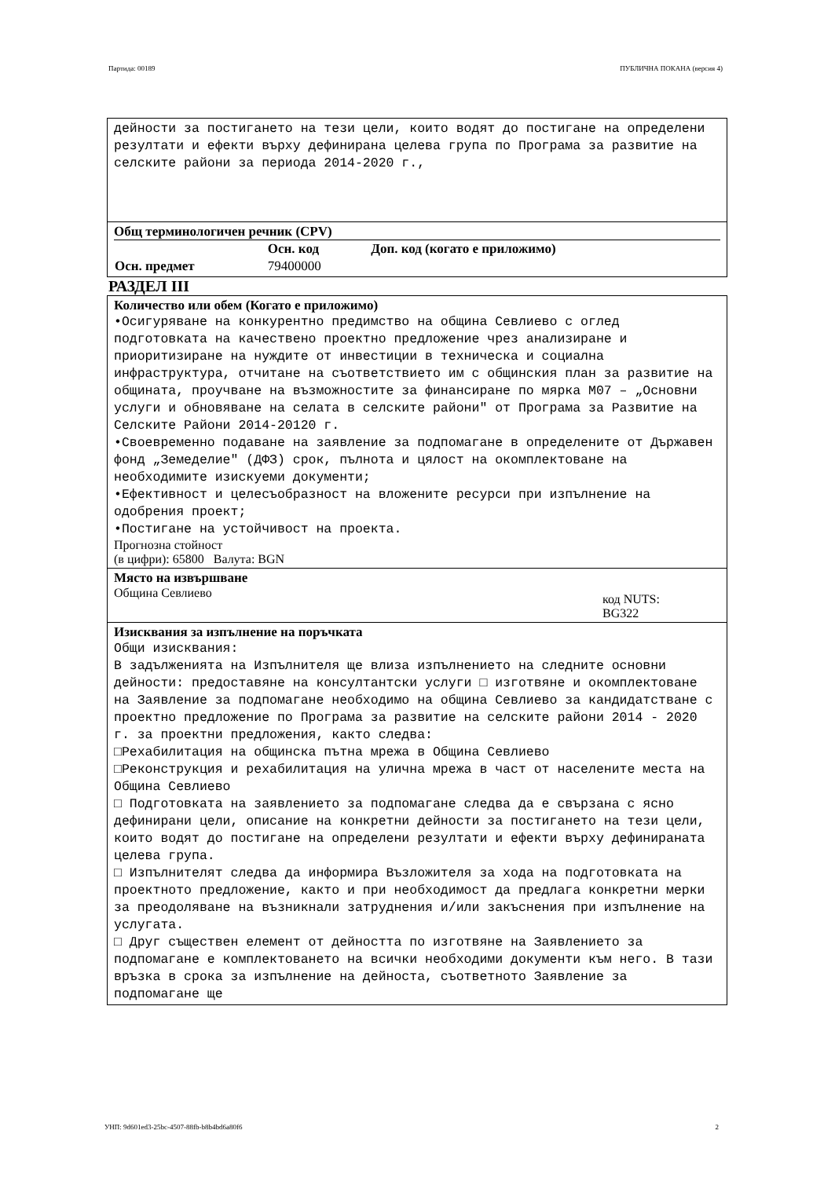Партида: 00189 ПУБЛИЧНА ПОКАНА (версия 4)
дейности за постигането на тези цели, които водят до постигане на определени резултати и ефекти върху дефинирана целева група по Програма за развитие на селските райони за периода 2014-2020 г.,
Общ терминологичен речник (CPV)
| | Осн. код | Доп. код (когато е приложимо) |
| --- | --- | --- |
| Осн. предмет | 79400000 | |
РАЗДЕЛ III
Количество или обем (Когато е приложимо)
•Осигуряване на конкурентно предимство на община Севлиево с оглед подготовката на качествено проектно предложение чрез анализиране и приоритизиране на нуждите от инвестиции в техническа и социална инфраструктура, отчитане на съответствието им с общинския план за развитие на общината, проучване на възможностите за финансиране по мярка М07 – „Основни услуги и обновяване на селата в селските райони" от Програма за Развитие на Селските Райони 2014-20120 г.
•Своевременно подаване на заявление за подпомагане в определените от Държавен фонд „Земеделие" (ДФЗ) срок, пълнота и цялост на окомплектоване на необходимите изискуеми документи;
•Ефективност и целесъобразност на вложените ресурси при изпълнение на одобрения проект;
•Постигане на устойчивост на проекта.
Прогнозна стойност
(в цифри): 65800 Валута: BGN
Място на извършване
Община Севлиево
код NUTS:
BG322
Изисквания за изпълнение на поръчката
Общи изисквания:
В задълженията на Изпълнителя ще влиза изпълнението на следните основни дейности: предоставяне на консултантски услуги □ изготвяне и окомплектоване на Заявление за подпомагане необходимо на община Севлиево за кандидатстване с проектно предложение по Програма за развитие на селските райони 2014 - 2020 г. за проектни предложения, както следва:
□Рехабилитация на общинска пътна мрежа в Община Севлиево
□Реконструкция и рехабилитация на улична мрежа в част от населените места на Община Севлиево
□ Подготовката на заявлението за подпомагане следва да е свързана с ясно дефинирани цели, описание на конкретни дейности за постигането на тези цели, които водят до постигане на определени резултати и ефекти върху дефинираната целева група.
□ Изпълнителят следва да информира Възложителя за хода на подготовката на проектното предложение, както и при необходимост да предлага конкретни мерки за преодоляване на възникнали затруднения и/или закъснения при изпълнение на услугата.
□ Друг съществен елемент от дейността по изготвяне на Заявлението за подпомагане е комплектоването на всички необходими документи към него. В тази връзка в срока за изпълнение на дейноста, съответното Заявление за подпомагане ще
УНП: 9d601ed3-25bc-4507-88fb-b8b4bd6a80f6 2